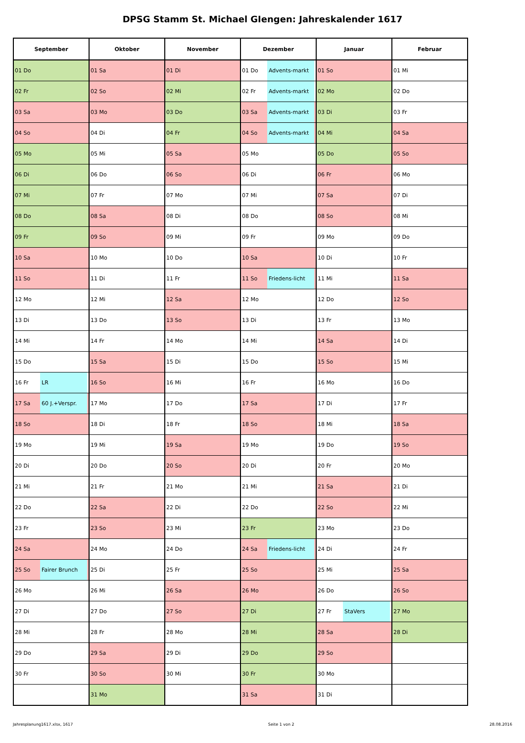DPSG Stamm St. Michael GIengen: Jahreskalender 1617
| September | Oktober | November | Dezember | Januar | Februar |
| --- | --- | --- | --- | --- | --- |
| 01 Do | 01 Sa | 01 Di | 01 Do Advents-markt | 01 So | 01 Mi |
| 02 Fr | 02 So | 02 Mi | 02 Fr Advents-markt | 02 Mo | 02 Do |
| 03 Sa | 03 Mo | 03 Do | 03 Sa Advents-markt | 03 Di | 03 Fr |
| 04 So | 04 Di | 04 Fr | 04 So Advents-markt | 04 Mi | 04 Sa |
| 05 Mo | 05 Mi | 05 Sa | 05 Mo | 05 Do | 05 So |
| 06 Di | 06 Do | 06 So | 06 Di | 06 Fr | 06 Mo |
| 07 Mi | 07 Fr | 07 Mo | 07 Mi | 07 Sa | 07 Di |
| 08 Do | 08 Sa | 08 Di | 08 Do | 08 So | 08 Mi |
| 09 Fr | 09 So | 09 Mi | 09 Fr | 09 Mo | 09 Do |
| 10 Sa | 10 Mo | 10 Do | 10 Sa | 10 Di | 10 Fr |
| 11 So | 11 Di | 11 Fr | 11 So Friedens-licht | 11 Mi | 11 Sa |
| 12 Mo | 12 Mi | 12 Sa | 12 Mo | 12 Do | 12 So |
| 13 Di | 13 Do | 13 So | 13 Di | 13 Fr | 13 Mo |
| 14 Mi | 14 Fr | 14 Mo | 14 Mi | 14 Sa | 14 Di |
| 15 Do | 15 Sa | 15 Di | 15 Do | 15 So | 15 Mi |
| 16 Fr LR | 16 So | 16 Mi | 16 Fr | 16 Mo | 16 Do |
| 17 Sa 60 J.+Verspr. | 17 Mo | 17 Do | 17 Sa | 17 Di | 17 Fr |
| 18 So | 18 Di | 18 Fr | 18 So | 18 Mi | 18 Sa |
| 19 Mo | 19 Mi | 19 Sa | 19 Mo | 19 Do | 19 So |
| 20 Di | 20 Do | 20 So | 20 Di | 20 Fr | 20 Mo |
| 21 Mi | 21 Fr | 21 Mo | 21 Mi | 21 Sa | 21 Di |
| 22 Do | 22 Sa | 22 Di | 22 Do | 22 So | 22 Mi |
| 23 Fr | 23 So | 23 Mi | 23 Fr | 23 Mo | 23 Do |
| 24 Sa | 24 Mo | 24 Do | 24 Sa Friedens-licht | 24 Di | 24 Fr |
| 25 So Fairer Brunch | 25 Di | 25 Fr | 25 So | 25 Mi | 25 Sa |
| 26 Mo | 26 Mi | 26 Sa | 26 Mo | 26 Do | 26 So |
| 27 Di | 27 Do | 27 So | 27 Di | 27 Fr StaVers | 27 Mo |
| 28 Mi | 28 Fr | 28 Mo | 28 Mi | 28 Sa | 28 Di |
| 29 Do | 29 Sa | 29 Di | 29 Do | 29 So | |
| 30 Fr | 30 So | 30 Mi | 30 Fr | 30 Mo | |
| | 31 Mo | | 31 Sa | 31 Di | |
Jahresplanung1617.xlsx, 1617 Seite 1 von 2 28.08.2016